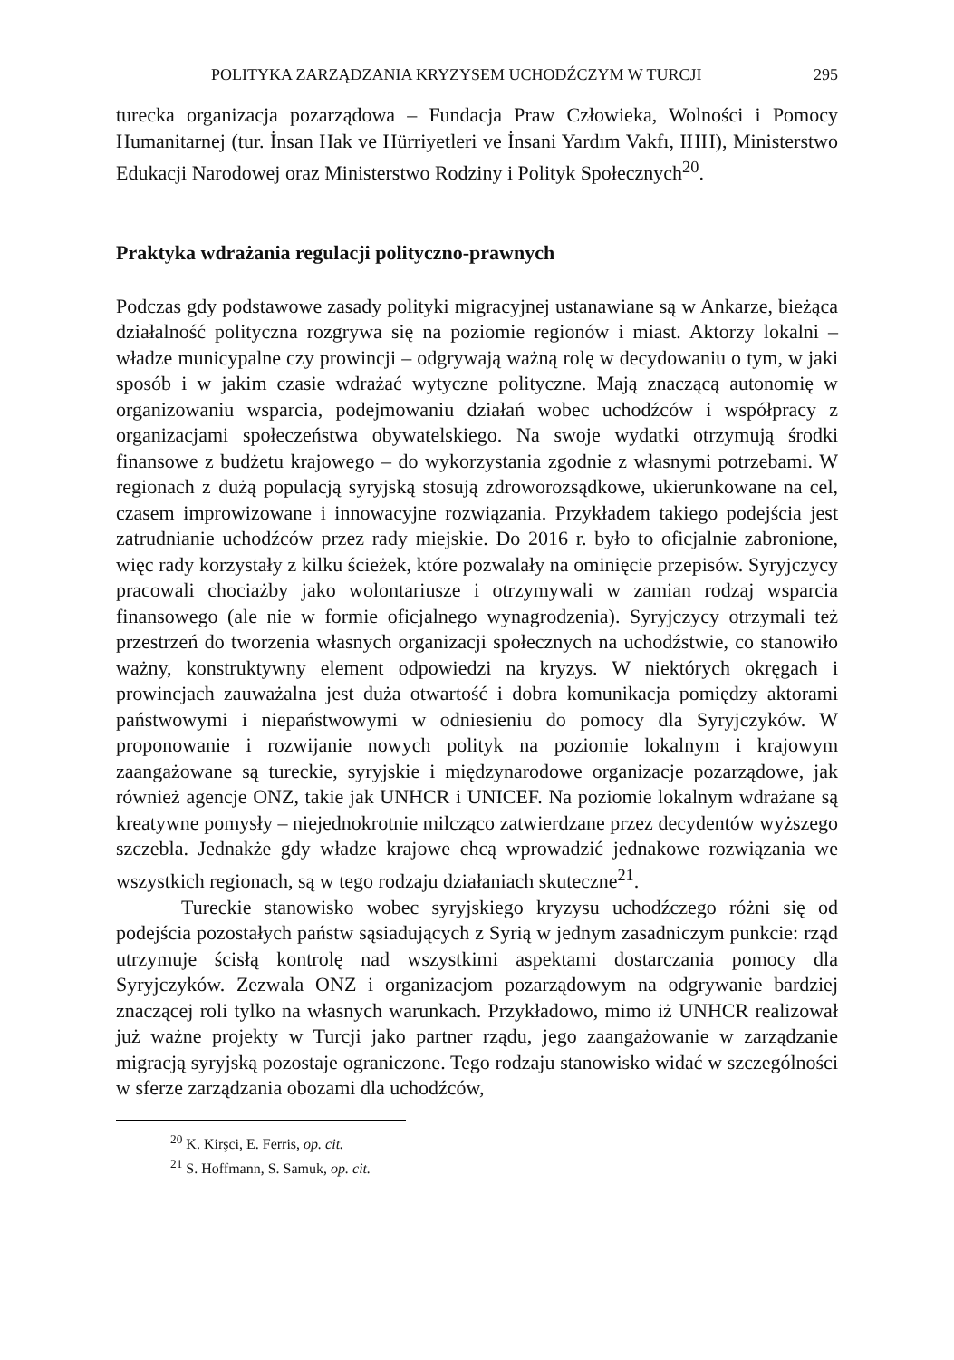POLITYKA ZARZĄDZANIA KRYZYSEM UCHODŹCZYM W TURCJI 295
turecka organizacja pozarządowa – Fundacja Praw Człowieka, Wolności i Pomocy Humanitarnej (tur. İnsan Hak ve Hürriyetleri ve İnsani Yardım Vakfı, IHH), Ministerstwo Edukacji Narodowej oraz Ministerstwo Rodziny i Polityk Społecznych<sup>20</sup>.
Praktyka wdrażania regulacji polityczno-prawnych
Podczas gdy podstawowe zasady polityki migracyjnej ustanawiane są w Ankarze, bieżąca działalność polityczna rozgrywa się na poziomie regionów i miast. Aktorzy lokalni – władze municypalne czy prowincji – odgrywają ważną rolę w decydowaniu o tym, w jaki sposób i w jakim czasie wdrażać wytyczne polityczne. Mają znaczącą autonomię w organizowaniu wsparcia, podejmowaniu działań wobec uchodźców i współpracy z organizacjami społeczeństwa obywatelskiego. Na swoje wydatki otrzymują środki finansowe z budżetu krajowego – do wykorzystania zgodnie z własnymi potrzebami. W regionach z dużą populacją syryjską stosują zdroworozsądkowe, ukierunkowane na cel, czasem improwizowane i innowacyjne rozwiązania. Przykładem takiego podejścia jest zatrudnianie uchodźców przez rady miejskie. Do 2016 r. było to oficjalnie zabronione, więc rady korzystały z kilku ścieżek, które pozwalały na ominięcie przepisów. Syryjczycy pracowali chociażby jako wolontariusze i otrzymywali w zamian rodzaj wsparcia finansowego (ale nie w formie oficjalnego wynagrodzenia). Syryjczycy otrzymali też przestrzeń do tworzenia własnych organizacji społecznych na uchodźstwie, co stanowiło ważny, konstruktywny element odpowiedzi na kryzys. W niektórych okręgach i prowincjach zauważalna jest duża otwartość i dobra komunikacja pomiędzy aktorami państwowymi i niepaństwowymi w odniesieniu do pomocy dla Syryjczyków. W proponowanie i rozwijanie nowych polityk na poziomie lokalnym i krajowym zaangażowane są tureckie, syryjskie i międzynarodowe organizacje pozarządowe, jak również agencje ONZ, takie jak UNHCR i UNICEF. Na poziomie lokalnym wdrażane są kreatywne pomysły – niejednokrotnie milcząco zatwierdzane przez decydentów wyższego szczebla. Jednakże gdy władze krajowe chcą wprowadzić jednakowe rozwiązania we wszystkich regionach, są w tego rodzaju działaniach skuteczne<sup>21</sup>.
Tureckie stanowisko wobec syryjskiego kryzysu uchodźczego różni się od podejścia pozostałych państw sąsiadujących z Syrią w jednym zasadniczym punkcie: rząd utrzymuje ścisłą kontrolę nad wszystkimi aspektami dostarczania pomocy dla Syryjczyków. Zezwala ONZ i organizacjom pozarządowym na odgrywanie bardziej znaczącej roli tylko na własnych warunkach. Przykładowo, mimo iż UNHCR realizował już ważne projekty w Turcji jako partner rządu, jego zaangażowanie w zarządzanie migracją syryjską pozostaje ograniczone. Tego rodzaju stanowisko widać w szczególności w sferze zarządzania obozami dla uchodźców,
<sup>20</sup> K. Kirşci, E. Ferris, op. cit.
<sup>21</sup> S. Hoffmann, S. Samuk, op. cit.